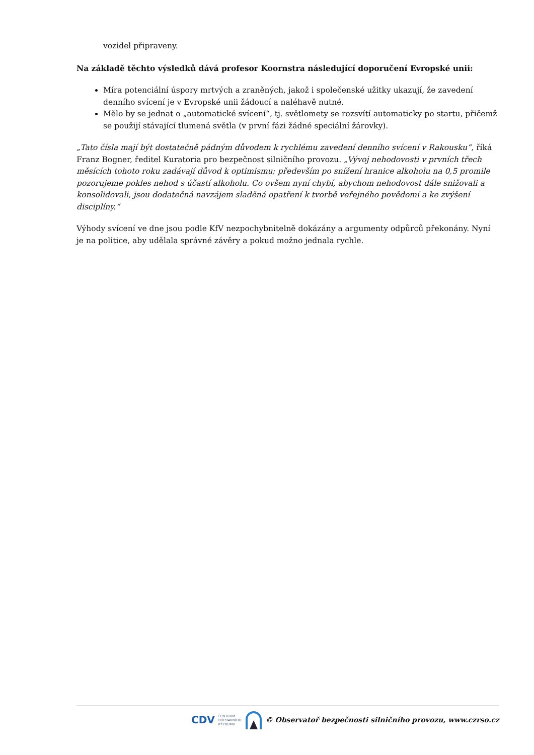vozidel připraveny.
Na základě těchto výsledků dává profesor Koornstra následující doporučení Evropské unii:
Míra potenciální úspory mrtvých a zraněných, jakož i společenské užitky ukazují, že zavedení denního svícení je v Evropské unii žádoucí a naléhavě nutné.
Mělo by se jednat o „automatické svícení“, tj. světlomety se rozsvítí automaticky po startu, přičemž se použijí stávající tlumená světla (v první fázi žádné speciální žárovky).
„Tato čísla mají být dostatečně pádným důvodem k rychlému zavedení denního svícení v Rakousku“, říká Franz Bogner, ředitel Kuratoria pro bezpečnost silničního provozu. „Vývoj nehodovosti v prvních třech měsících tohoto roku zadávají důvod k optimismu; především po snížení hranice alkoholu na 0,5 promile pozorujeme pokles nehod s účastí alkoholu. Co ovšem nyní chybí, abychom nehodovost dále snižovali a konsolidovali, jsou dodatečná navzájem sladěná opatření k tvorbě veřejného povědomí a ke zvýšení disciplíny.“
Výhody svícení ve dne jsou podle KfV nezpochybnitelně dokázány a argumenty odpůrců překonány. Nyní je na politice, aby udělala správné závěry a pokud možno jednala rychle.
CDV CENTRUM
DOPRAVNÍHO
VÝZKUMU © Observatoř bezpečnosti silničního provozu, www.czrso.cz